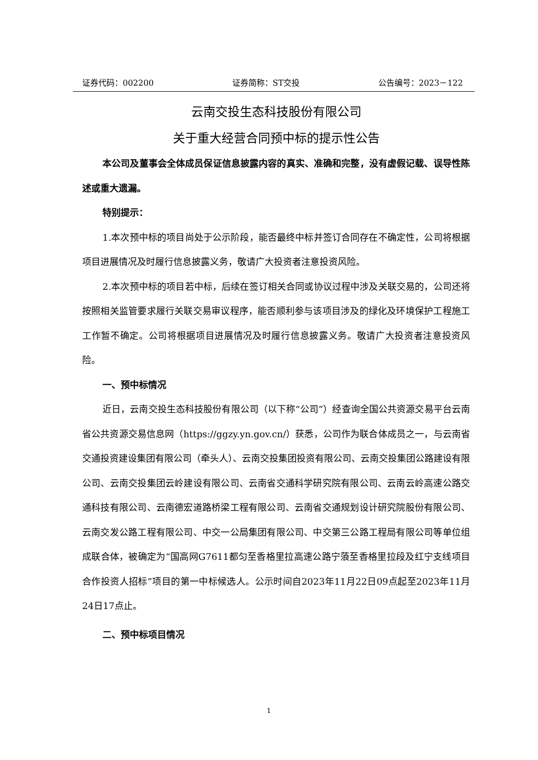证券代码：002200 证券简称：ST交投 公告编号：2023－122
云南交投生态科技股份有限公司
关于重大经营合同预中标的提示性公告
本公司及董事会全体成员保证信息披露内容的真实、准确和完整，没有虚假记载、误导性陈述或重大遗漏。
特别提示：
1.本次预中标的项目尚处于公示阶段，能否最终中标并签订合同存在不确定性，公司将根据项目进展情况及时履行信息披露义务，敬请广大投资者注意投资风险。
2.本次预中标的项目若中标，后续在签订相关合同或协议过程中涉及关联交易的，公司还将按照相关监管要求履行关联交易审议程序，能否顺利参与该项目涉及的绿化及环境保护工程施工工作暂不确定。公司将根据项目进展情况及时履行信息披露义务。敬请广大投资者注意投资风险。
一、预中标情况
近日，云南交投生态科技股份有限公司（以下称“公司”）经查询全国公共资源交易平台云南省公共资源交易信息网（https://ggzy.yn.gov.cn/）获悉，公司作为联合体成员之一，与云南省交通投资建设集团有限公司（牵头人）、云南交投集团投资有限公司、云南交投集团公路建设有限公司、云南交投集团云岭建设有限公司、云南省交通科学研究院有限公司、云南云岭高速公路交通科技有限公司、云南德宏道路桥梁工程有限公司、云南省交通规划设计研究院股份有限公司、云南交发公路工程有限公司、中交一公局集团有限公司、中交第三公路工程局有限公司等单位组成联合体，被确定为“国高网G7611都匀至香格里拉高速公路宁蒗至香格里拉段及红宁支线项目合作投资人招标”项目的第一中标候选人。公示时间自2023年11月22日09点起至2023年11月24日17点止。
二、预中标项目情况
1